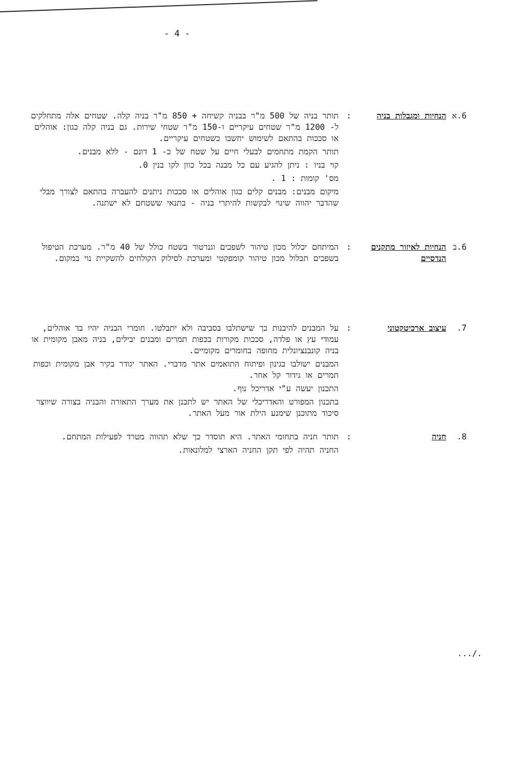- 4 -
6.א הנחיות ומגבלות בניה
: תותר בניה של 500 מ"ר בבניה קשיחה + 850 מ"ר בניה קלה. שטחים אלה מתחלקים ל- 1200 מ"ר שטחים עיקריים ו-150 מ"ר שטחי שירות. גם בניה קלה כגון: אוהלים או סככות בהתאם לשימוש יחשבו כשטחים עיקריים.
תותר הקמת מתחמים לבעלי חיים על שטח של כ- 1 דונם - ללא מבנים.
קוי בניו : ניתן להגיע עם כל מבנה בכל כוון לקו בנין 0.
מס' קומות : 1 .
מיקום מבנים: מבנים קלים כגון אוהלים או סככות ניתנים להעברה בהתאם לצורך מבלי שהדבר יהווה שינוי לבקשות להיתרי בניה - בתנאי ששטחם לא ישתנה.
6.ב הנחיות לאיזור מתקנים הנדסיים
: המיתחם יכלול מכון טיהור לשפכים וגנרטור בשטח כולל של 40 מ"ר. מערכת הטיפול בשפכים תכלול מכון טיהור קומפקטי ומערכת לסילוק הקולחים להשקיית נוי במקום.
7. עיצוב ארכיטקטוני : על המבנים להיבנות כך שישתלבו בסביבה ולא יתבלטו. חומרי הבניה יהיו בד אוהלים, עמודי עץ או פלדה, סככות מקורות בכפות תמרים ומבנים יבילים, בניה מאבן מקומית או בניה קונבנציונלית מחופה בחומרים מקומיים.
המבנים ישולבו בגינון ופיתוח התואמים אתר מדברי. האתר יגודר בקיר אבן מקומית וכפות תמרים או גידור קל אחר.
התכנון יעשה ע"י אדריכל נוף.
בתכנון המפורט והאדריכלי של האתר יש לתכנן את מערך התאורה והבניה בצורה שיווצר סיכוד מתוכנן שימנע הילת אור מעל האתר.
8. חניה : תותר חניה בתחומי האתר. היא תוסדר כך שלא תהווה מטרד לפעילות המתחם.
החניה תהיה לפי תקן החניה הארצי למלונאות.
.../.